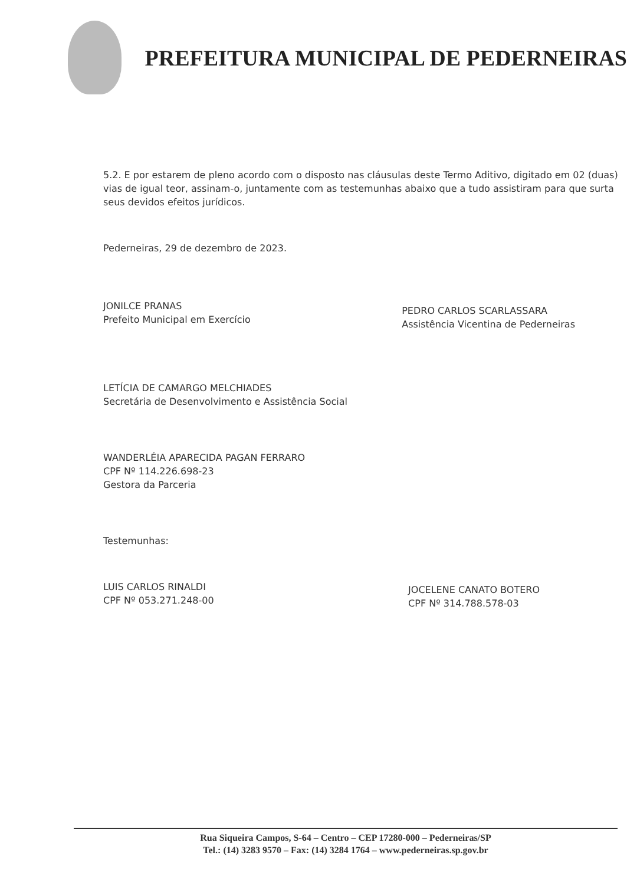PREFEITURA MUNICIPAL DE PEDERNEIRAS
5.2. E por estarem de pleno acordo com o disposto nas cláusulas deste Termo Aditivo, digitado em 02 (duas) vias de igual teor, assinam-o, juntamente com as testemunhas abaixo que a tudo assistiram para que surta seus devidos efeitos jurídicos.
Pederneiras, 29 de dezembro de 2023.
JONILCE PRANAS
Prefeito Municipal em Exercício
PEDRO CARLOS SCARLASSARA
Assistência Vicentina de Pederneiras
LETÍCIA DE CAMARGO MELCHIADES
Secretária de Desenvolvimento e Assistência Social
WANDERLÉIA APARECIDA PAGAN FERRARO
CPF Nº 114.226.698-23
Gestora da Parceria
Testemunhas:
LUIS CARLOS RINALDI
CPF Nº 053.271.248-00
JOCELENE CANATO BOTERO
CPF Nº 314.788.578-03
Rua Siqueira Campos, S-64 – Centro – CEP 17280-000 – Pederneiras/SP
Tel.: (14) 3283 9570 – Fax: (14) 3284 1764 – www.pederneiras.sp.gov.br